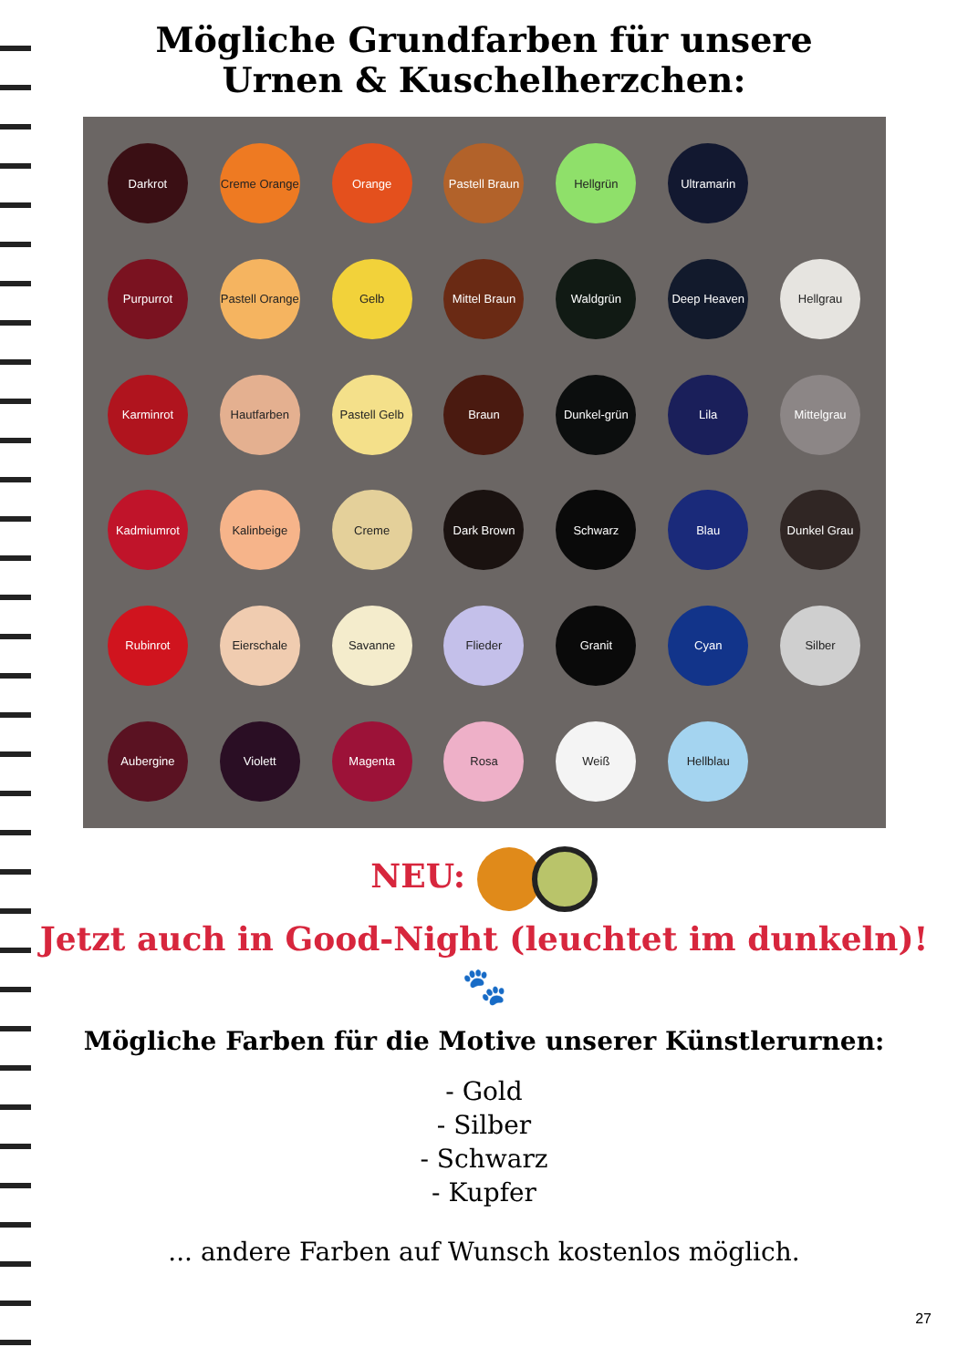Mögliche Grundfarben für unsere
Urnen & Kuschelherzchen:
Darkrot
Creme Orange
Orange
Pastell Braun
Hellgrün
Ultramarin
Purpurrot
Pastell Orange
Gelb
Mittel Braun
Waldgrün
Deep Heaven
Hellgrau
Karminrot
Hautfarben
Pastell Gelb
Braun
Dunkel-grün
Lila
Mittelgrau
Kadmiumrot
Kalinbeige
Creme
Dark Brown
Schwarz
Blau
Dunkel Grau
Rubinrot
Eierschale
Savanne
Flieder
Granit
Cyan
Silber
Aubergine
Violett
Magenta
Rosa
Weiß
Hellblau
NEU:
Jetzt auch in Good-Night (leuchtet im dunkeln)!
🐾
Mögliche Farben für die Motive unserer Künstlerurnen:
- Gold
- Silber
- Schwarz
- Kupfer
... andere Farben auf Wunsch kostenlos möglich.
27